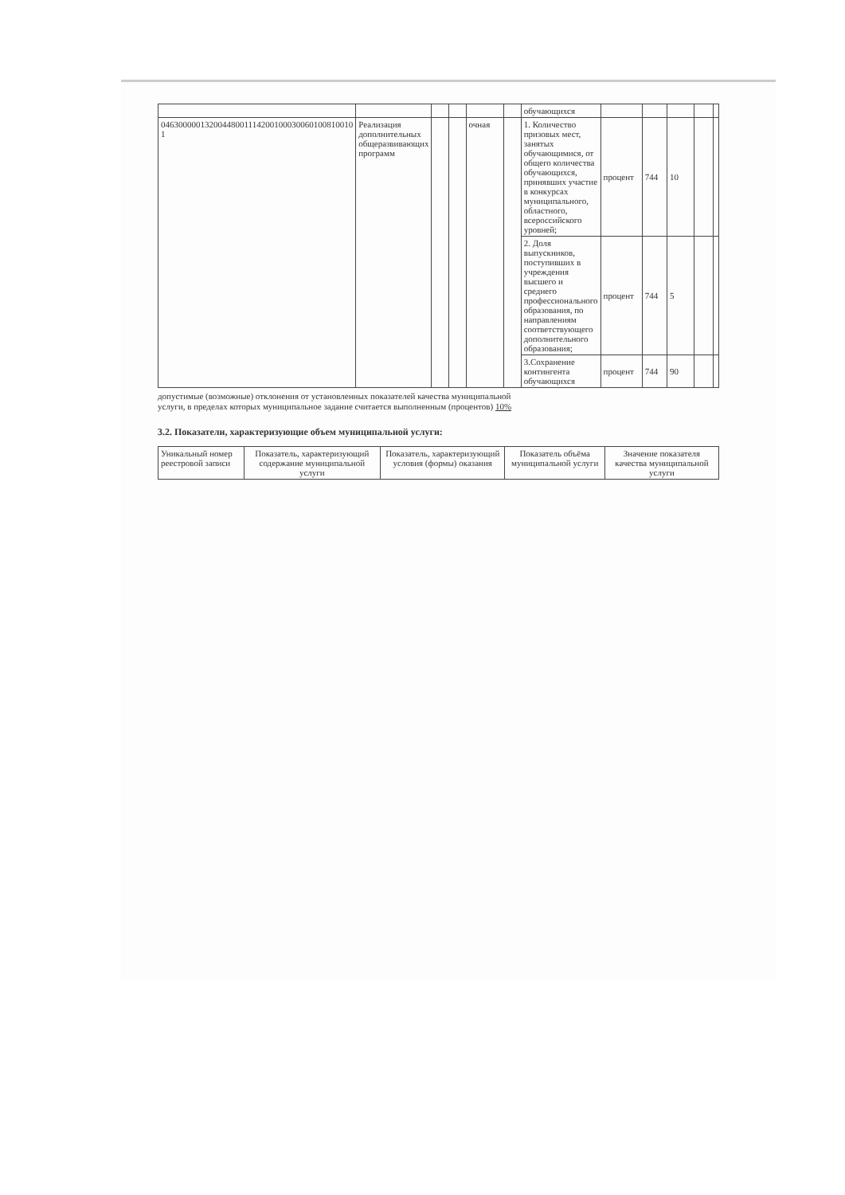| | | | | | | обучающихся | | | | | |
| 04630000013200448001114200100030060100810010 1 | Реализация дополнительных общеразвивающих программ | | | очная | | 1. Количество призовых мест, занятых обучающимися, от общего количества обучающихся, принявших участие в конкурсах муниципального, областного, всероссийского уровней; | процент | 744 | 10 | | |
| | | | | | | 2. Доля выпускников, поступивших в учреждения высшего и среднего профессионального образования, по направлениям соответствующего дополнительного образования; | процент | 744 | 5 | | |
| | | | | | | 3.Сохранение контингента обучающихся | процент | 744 | 90 | | |
допустимые (возможные) отклонения от установленных показателей качества муниципальной услуги, в пределах которых муниципальное задание считается выполненным (процентов) 10%
3.2. Показатели, характеризующие объем муниципальной услуги:
| Уникальный номер реестровой записи | Показатель, характеризующий содержание муниципальной услуги | Показатель, характеризующий условия (формы) оказания | Показатель объёма муниципальной услуги | Значение показателя качества муниципальной услуги |
| --- | --- | --- | --- | --- |